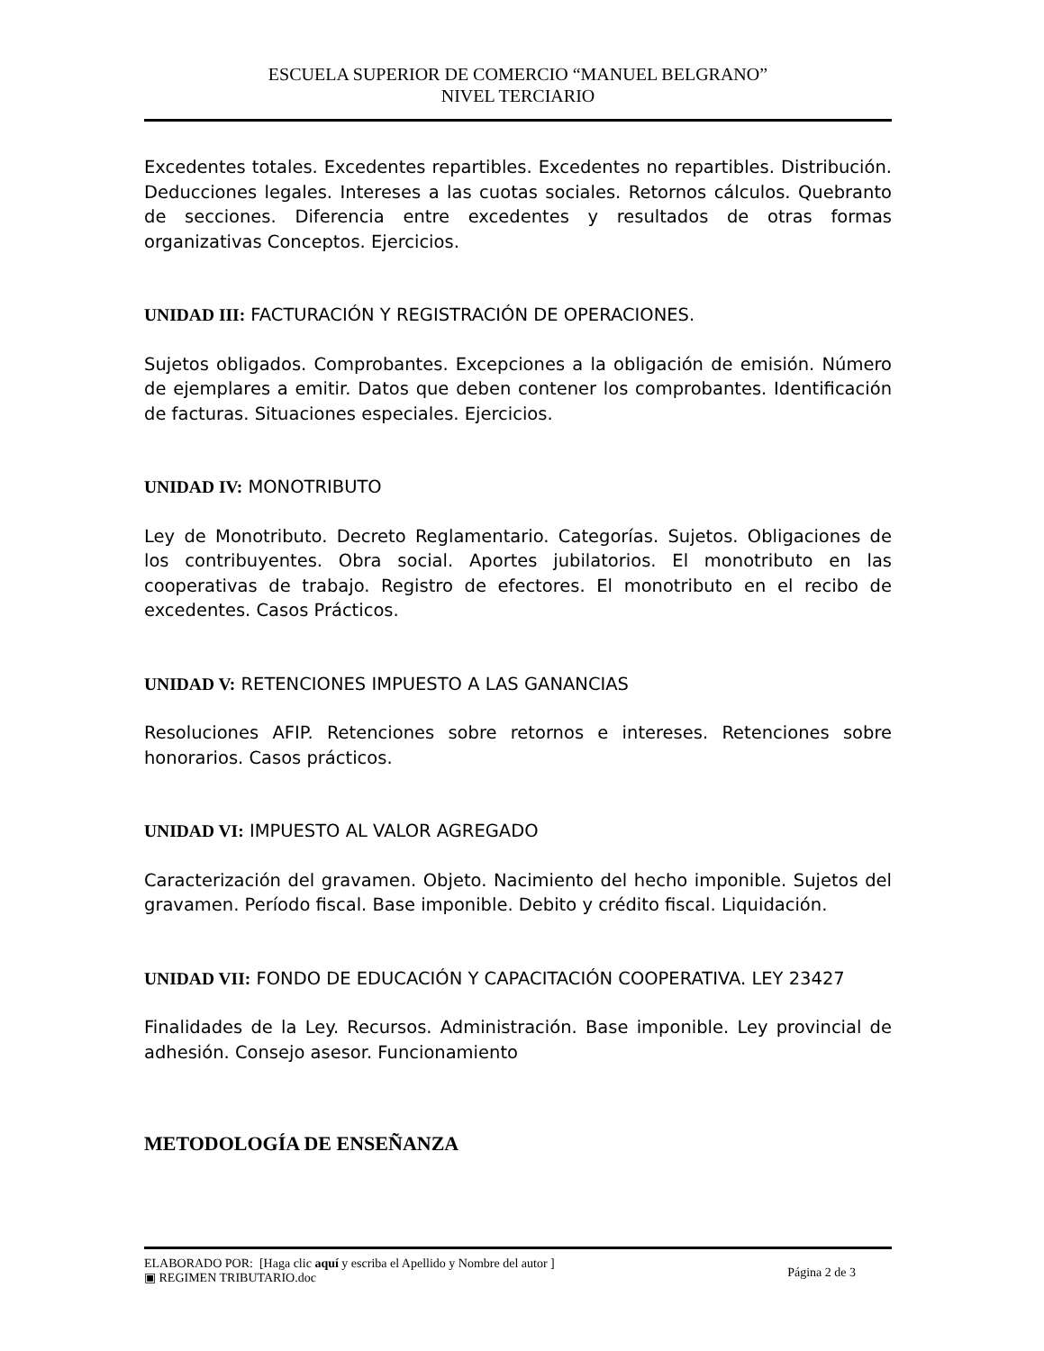ESCUELA SUPERIOR DE COMERCIO “MANUEL BELGRANO”
NIVEL TERCIARIO
Excedentes totales. Excedentes repartibles. Excedentes no repartibles. Distribución. Deducciones legales. Intereses a las cuotas sociales. Retornos cálculos. Quebranto de secciones. Diferencia entre excedentes y resultados de otras formas organizativas Conceptos. Ejercicios.
UNIDAD III: FACTURACIÓN Y REGISTRACIÓN DE OPERACIONES.
Sujetos obligados. Comprobantes. Excepciones a la obligación de emisión. Número de ejemplares a emitir. Datos que deben contener los comprobantes. Identificación de facturas. Situaciones especiales. Ejercicios.
UNIDAD IV: MONOTRIBUTO
Ley de Monotributo. Decreto Reglamentario. Categorías. Sujetos. Obligaciones de los contribuyentes. Obra social. Aportes jubilatorios. El monotributo en las cooperativas de trabajo. Registro de efectores. El monotributo en el recibo de excedentes. Casos Prácticos.
UNIDAD V: RETENCIONES IMPUESTO A LAS GANANCIAS
Resoluciones AFIP. Retenciones sobre retornos e intereses. Retenciones sobre honorarios. Casos prácticos.
UNIDAD VI: IMPUESTO AL VALOR AGREGADO
Caracterización del gravamen. Objeto. Nacimiento del hecho imponible. Sujetos del gravamen. Período fiscal. Base imponible. Debito y crédito fiscal. Liquidación.
UNIDAD VII: FONDO DE EDUCACIÓN Y CAPACITACIÓN COOPERATIVA. LEY 23427
Finalidades de la Ley. Recursos. Administración. Base imponible. Ley provincial de adhesión. Consejo asesor. Funcionamiento
METODOLOGÍA DE ENSEÑANZA
ELABORADO POR: [Haga clic aquí y escriba el Apellido y Nombre del autor ]
▣ REGIMEN TRIBUTARIO.doc
Página 2 de 3